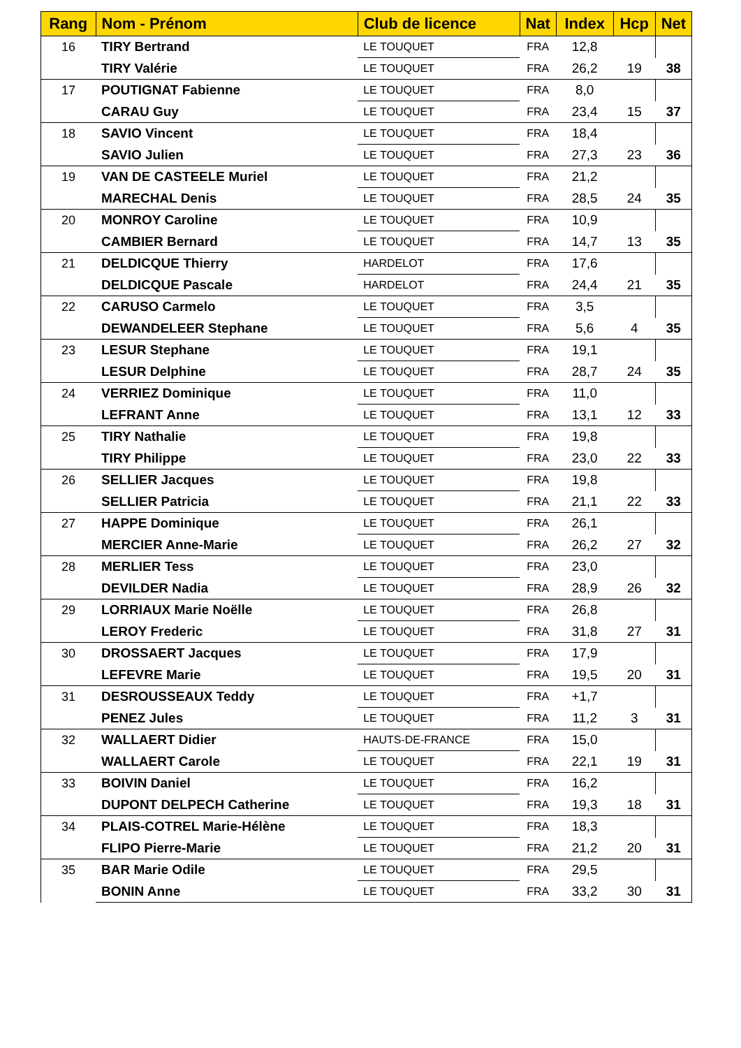| Rang | Nom - Prénom | Club de licence | Nat | Index | Hcp | Net |
| --- | --- | --- | --- | --- | --- | --- |
| 16 | TIRY Bertrand | LE TOUQUET | FRA | 12,8 | | |
| | TIRY Valérie | LE TOUQUET | FRA | 26,2 | 19 | 38 |
| 17 | POUTIGNAT Fabienne | LE TOUQUET | FRA | 8,0 | | |
| | CARAU Guy | LE TOUQUET | FRA | 23,4 | 15 | 37 |
| 18 | SAVIO Vincent | LE TOUQUET | FRA | 18,4 | | |
| | SAVIO Julien | LE TOUQUET | FRA | 27,3 | 23 | 36 |
| 19 | VAN DE CASTEELE Muriel | LE TOUQUET | FRA | 21,2 | | |
| | MARECHAL Denis | LE TOUQUET | FRA | 28,5 | 24 | 35 |
| 20 | MONROY Caroline | LE TOUQUET | FRA | 10,9 | | |
| | CAMBIER Bernard | LE TOUQUET | FRA | 14,7 | 13 | 35 |
| 21 | DELDICQUE Thierry | HARDELOT | FRA | 17,6 | | |
| | DELDICQUE Pascale | HARDELOT | FRA | 24,4 | 21 | 35 |
| 22 | CARUSO Carmelo | LE TOUQUET | FRA | 3,5 | | |
| | DEWANDELEER Stephane | LE TOUQUET | FRA | 5,6 | 4 | 35 |
| 23 | LESUR Stephane | LE TOUQUET | FRA | 19,1 | | |
| | LESUR Delphine | LE TOUQUET | FRA | 28,7 | 24 | 35 |
| 24 | VERRIEZ Dominique | LE TOUQUET | FRA | 11,0 | | |
| | LEFRANT Anne | LE TOUQUET | FRA | 13,1 | 12 | 33 |
| 25 | TIRY Nathalie | LE TOUQUET | FRA | 19,8 | | |
| | TIRY Philippe | LE TOUQUET | FRA | 23,0 | 22 | 33 |
| 26 | SELLIER Jacques | LE TOUQUET | FRA | 19,8 | | |
| | SELLIER Patricia | LE TOUQUET | FRA | 21,1 | 22 | 33 |
| 27 | HAPPE Dominique | LE TOUQUET | FRA | 26,1 | | |
| | MERCIER Anne-Marie | LE TOUQUET | FRA | 26,2 | 27 | 32 |
| 28 | MERLIER Tess | LE TOUQUET | FRA | 23,0 | | |
| | DEVILDER Nadia | LE TOUQUET | FRA | 28,9 | 26 | 32 |
| 29 | LORRIAUX Marie Noëlle | LE TOUQUET | FRA | 26,8 | | |
| | LEROY Frederic | LE TOUQUET | FRA | 31,8 | 27 | 31 |
| 30 | DROSSAERT Jacques | LE TOUQUET | FRA | 17,9 | | |
| | LEFEVRE Marie | LE TOUQUET | FRA | 19,5 | 20 | 31 |
| 31 | DESROUSSEAUX Teddy | LE TOUQUET | FRA | +1,7 | | |
| | PENEZ Jules | LE TOUQUET | FRA | 11,2 | 3 | 31 |
| 32 | WALLAERT Didier | HAUTS-DE-FRANCE | FRA | 15,0 | | |
| | WALLAERT Carole | LE TOUQUET | FRA | 22,1 | 19 | 31 |
| 33 | BOIVIN Daniel | LE TOUQUET | FRA | 16,2 | | |
| | DUPONT DELPECH Catherine | LE TOUQUET | FRA | 19,3 | 18 | 31 |
| 34 | PLAIS-COTREL Marie-Hélène | LE TOUQUET | FRA | 18,3 | | |
| | FLIPO Pierre-Marie | LE TOUQUET | FRA | 21,2 | 20 | 31 |
| 35 | BAR Marie Odile | LE TOUQUET | FRA | 29,5 | | |
| | BONIN Anne | LE TOUQUET | FRA | 33,2 | 30 | 31 |